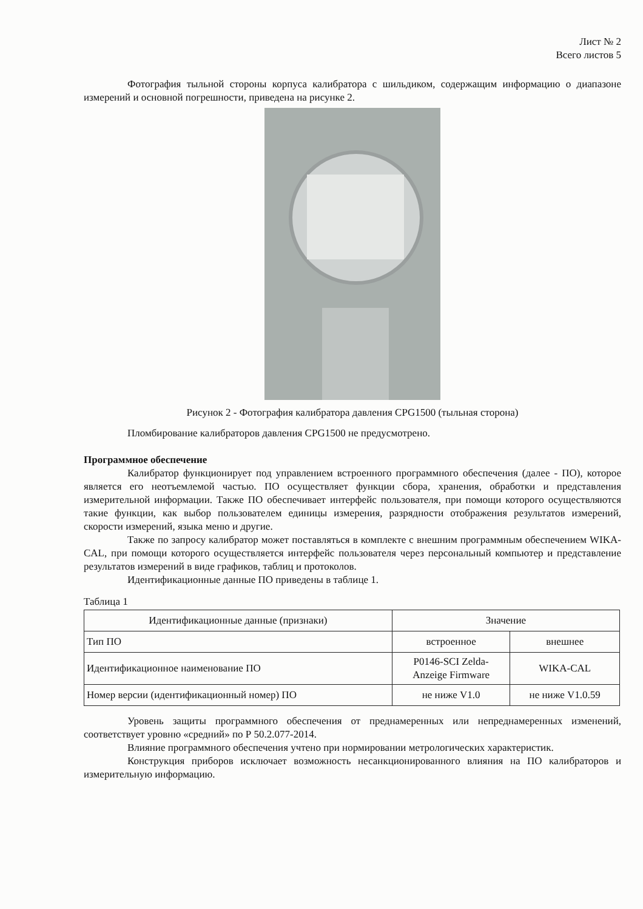Лист № 2
Всего листов 5
Фотография тыльной стороны корпуса калибратора с шильдиком, содержащим информацию о диапазоне измерений и основной погрешности, приведена на рисунке 2.
Рисунок 2 - Фотография калибратора давления CPG1500 (тыльная сторона)
Пломбирование калибраторов давления CPG1500 не предусмотрено.
Программное обеспечение
Калибратор функционирует под управлением встроенного программного обеспечения (далее - ПО), которое является его неотъемлемой частью. ПО осуществляет функции сбора, хранения, обработки и представления измерительной информации. Также ПО обеспечивает интерфейс пользователя, при помощи которого осуществляются такие функции, как выбор пользователем единицы измерения, разрядности отображения результатов измерений, скорости измерений, языка меню и другие.
Также по запросу калибратор может поставляться в комплекте с внешним программным обеспечением WIKA-CAL, при помощи которого осуществляется интерфейс пользователя через персональный компьютер и представление результатов измерений в виде графиков, таблиц и протоколов.
Идентификационные данные ПО приведены в таблице 1.
Таблица 1
| Идентификационные данные (признаки) | Значение | |
| --- | --- | --- |
| Тип ПО | встроенное | внешнее |
| Идентификационное наименование ПО | P0146-SCI Zelda- Anzeige Firmware | WIKA-CAL |
| Номер версии (идентификационный номер) ПО | не ниже V1.0 | не ниже V1.0.59 |
Уровень защиты программного обеспечения от преднамеренных или непреднамеренных изменений, соответствует уровню «средний» по Р 50.2.077-2014.
Влияние программного обеспечения учтено при нормировании метрологических характеристик.
Конструкция приборов исключает возможность несанкционированного влияния на ПО калибраторов и измерительную информацию.